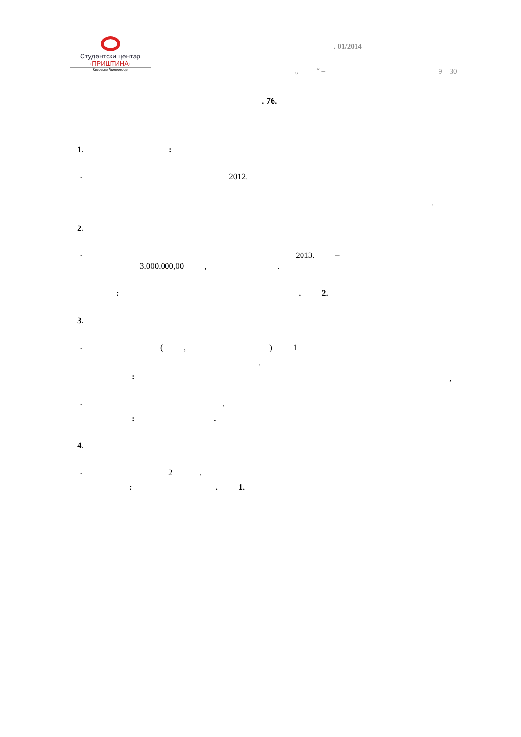Студентски центар
·ПРИШТИНА·
Косовска Митровица
. 01/2014
„ “ –
9 30
. 76.
1. :
- 2012.
.
2.
- 2013. –
3.000.000,00 , .
: . 2.
3.
- ( , ) 1
.
:
,
- .
: .
4.
- 2 .
: . 1.